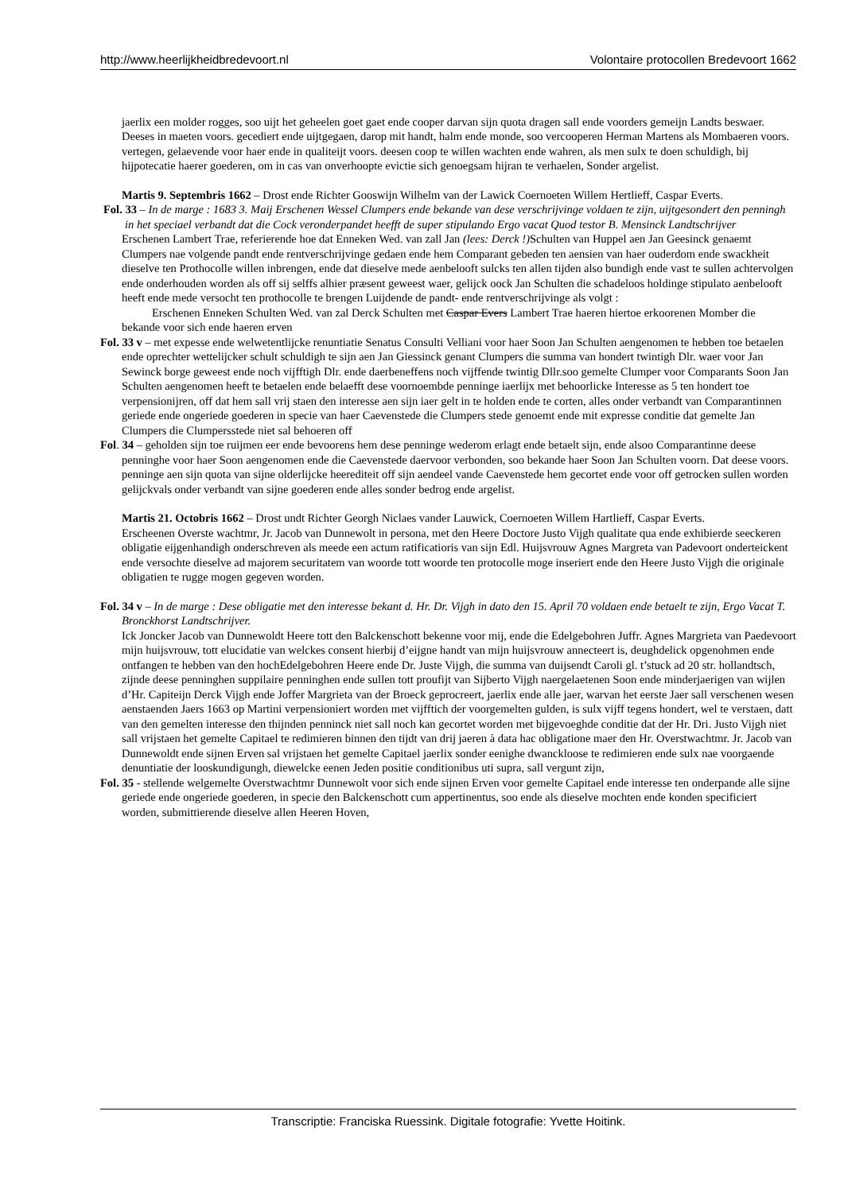http://www.heerlijkheidbredevoort.nl Volontaire protocollen Bredevoort 1662
jaerlix een molder rogges, soo uijt het geheelen goet gaet ende cooper darvan sijn quota dragen sall ende voorders gemeijn Landts beswaer. Deeses in maeten voors. gecediert ende uijtgegaen, darop mit handt, halm ende monde, soo vercooperen Herman Martens als Mombaeren voors. vertegen, gelaevende voor haer ende in qualiteijt voors. deesen coop te willen wachten ende wahren, als men sulx te doen schuldigh, bij hijpotecatie haerer goederen, om in cas van onverhoopte evictie sich genoegsam hijran te verhaelen, Sonder argelist.
Martis 9. Septembris 1662 – Drost ende Richter Gooswijn Wilhelm van der Lawick Coernoeten Willem Hertlieff, Caspar Everts.
Fol. 33 – In de marge : 1683 3. Maij Erschenen Wessel Clumpers ende bekande van dese verschrijvinge voldaen te zijn, uijtgesondert den penningh in het speciael verbandt dat die Cock veronderpandet heefft de super stipulando Ergo vacat Quod testor B. Mensinck Landtschrijver
Erschenen Lambert Trae, referierende hoe dat Enneken Wed. van zall Jan (lees: Derck !) Schulten van Huppel aen Jan Geesinck genaemt Clumpers nae volgende pandt ende rentverschrijvinge gedaen ende hem Comparant gebeden ten aensien van haer ouderdom ende swackheit dieselve ten Prothocolle willen inbrengen, ende dat dieselve mede aenbelooft sulcks ten allen tijden also bundigh ende vast te sullen achtervolgen ende onderhouden worden als off sij selffs alhier præsent geweest waer, gelijck oock Jan Schulten die schadeloos holdinge stipulato aenbelooft heeft ende mede versocht ten prothocolle te brengen Luijdende de pandt- ende rentverschrijvinge als volgt :
Erschenen Enneken Schulten Wed. van zal Derck Schulten met Caspar Evers Lambert Trae haeren hiertoe erkoorenen Momber die bekande voor sich ende haeren erven
Fol. 33 v – met expesse ende welwetentlijcke renuntiatie Senatus Consulti Velliani voor haer Soon Jan Schulten aengenomen te hebben toe betaelen ende oprechter wettelijcker schult schuldigh te sijn aen Jan Giessinck genant Clumpers die summa van hondert twintigh Dlr. waer voor Jan Sewinck borge geweest ende noch vijfftigh Dlr. ende daerbeneffens noch vijffende twintig Dllr.soo gemelte Clumper voor Comparants Soon Jan Schulten aengenomen heeft te betaelen ende belaefft dese voornoembde penninge iaerlijx met behoorlicke Interesse as 5 ten hondert toe verpensionijren, off dat hem sall vrij staen den interesse aen sijn iaer gelt in te holden ende te corten, alles onder verbandt van Comparantinnen geriede ende ongeriede goederen in specie van haer Caevenstede die Clumpers stede genoemt ende mit expresse conditie dat gemelte Jan Clumpers die Clumpersstede niet sal behoeren off
Fol. 34 – geholden sijn toe ruijmen eer ende bevoorens hem dese penninge wederom erlagt ende betaelt sijn, ende alsoo Comparantinne deese penninghe voor haer Soon aengenomen ende die Caevenstede daervoor verbonden, soo bekande haer Soon Jan Schulten voorn. Dat deese voors. penninge aen sijn quota van sijne olderlijcke heerediteit off sijn aendeel vande Caevenstede hem gecortet ende voor off getrocken sullen worden gelijckvals onder verbandt van sijne goederen ende alles sonder bedrog ende argelist.
Martis 21. Octobris 1662 – Drost undt Richter Georgh Niclaes vander Lauwick, Coernoeten Willem Hartlieff, Caspar Everts.
Erscheenen Overste wachtmr, Jr. Jacob van Dunnewolt in persona, met den Heere Doctore Justo Vijgh qualitate qua ende exhibierde seeckeren obligatie eijgenhandigh onderschreven als meede een actum ratificatioris van sijn Edl. Huijsvrouw Agnes Margreta van Padevoort onderteickent ende versochte dieselve ad majorem securitatem van woorde tott woorde ten protocolle moge inseriert ende den Heere Justo Vijgh die originale obligatien te rugge mogen gegeven worden.
Fol. 34 v – In de marge : Dese obligatie met den interesse bekant d. Hr. Dr. Vijgh in dato den 15. April 70 voldaen ende betaelt te zijn, Ergo Vacat T. Bronckhorst Landtschrijver.
Ick Joncker Jacob van Dunnewoldt Heere tott den Balckenschott bekenne voor mij, ende die Edelgebohren Juffr. Agnes Margrieta van Paedevoort mijn huijsvrouw, tott elucidatie van welckes consent hierbij d’eijgne handt van mijn huijsvrouw annecteert is, deughdelick opgenohmen ende ontfangen te hebben van den hochEdelgebohren Heere ende Dr. Juste Vijgh, die summa van duijsendt Caroli gl. t’stuck ad 20 str. hollandtsch, zijnde deese penninghen suppilaire penninghen ende sullen tott proufijt van Sijberto Vijgh naergelaetenen Soon ende minderjaerigen van wijlen d’Hr. Capiteijn Derck Vijgh ende Joffer Margrieta van der Broeck geprocreert, jaerlix ende alle jaer, warvan het eerste Jaer sall verschenen wesen aenstaenden Jaers 1663 op Martini verpensioniert worden met vijfftich der voorgemelten gulden, is sulx vijff tegens hondert, wel te verstaen, datt van den gemelten interesse den thijnden penninck niet sall noch kan gecortet worden met bijgevoeghde conditie dat der Hr. Dri. Justo Vijgh niet sall vrijstaen het gemelte Capitael te redimieren binnen den tijdt van drij jaeren à data hac obligatione maer den Hr. Overstwachtmr. Jr. Jacob van Dunnewoldt ende sijnen Erven sal vrijstaen het gemelte Capitael jaerlix sonder eenighe dwanckloose te redimieren ende sulx nae voorgaende denuntiatie der looskundigungh, diewelcke eenen Jeden positie conditionibus uti supra, sall vergunt zijn,
Fol. 35 - stellende welgemelte Overstwachtmr Dunnewolt voor sich ende sijnen Erven voor gemelte Capitael ende interesse ten onderpande alle sijne geriede ende ongeriede goederen, in specie den Balckenschott cum appertinentus, soo ende als dieselve mochten ende konden specificiert worden, submittierende dieselve allen Heeren Hoven,
Transcriptie: Franciska Ruessink. Digitale fotografie: Yvette Hoitink.